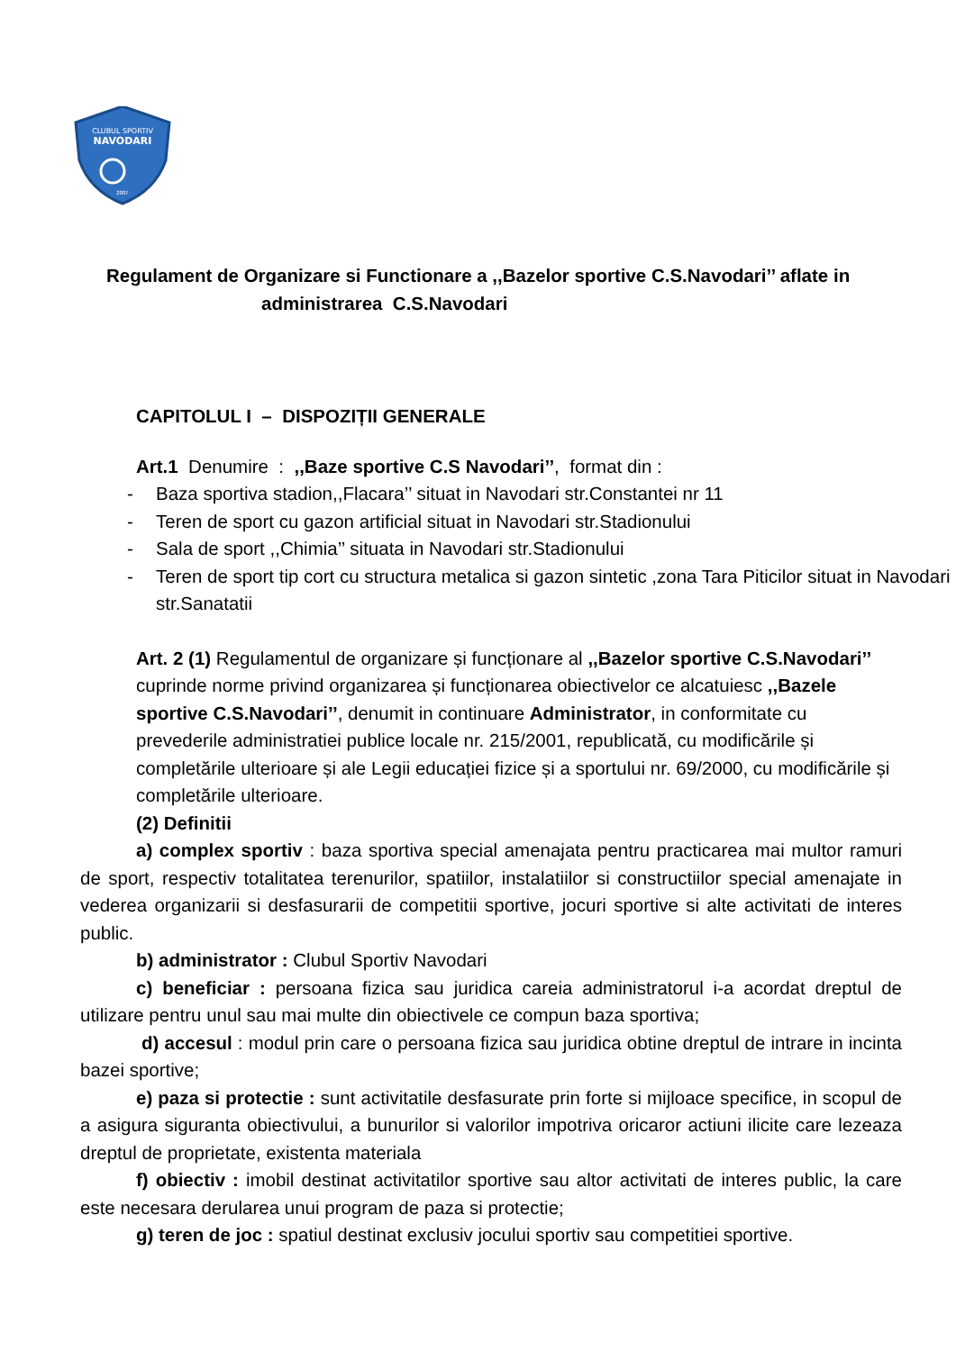CLUBUL SPORTIV
NAVODARI
2007
Regulament de Organizare si Functionare a ,,Bazelor sportive C.S.Navodari’’ aflate in
administrarea C.S.Navodari
CAPITOLUL I – DISPOZIȚII GENERALE
Art.1 Denumire : ,,Baze sportive C.S Navodari’’, format din :
- Baza sportiva stadion,,Flacara’’ situat in Navodari str.Constantei nr 11
- Teren de sport cu gazon artificial situat in Navodari str.Stadionului
- Sala de sport ,,Chimia’’ situata in Navodari str.Stadionului
- Teren de sport tip cort cu structura metalica si gazon sintetic ,zona Tara Piticilor situat in Navodari str.Sanatatii
Art. 2 (1) Regulamentul de organizare și funcționare al ,,Bazelor sportive C.S.Navodari’’ cuprinde norme privind organizarea și funcționarea obiectivelor ce alcatuiesc ,,Bazele sportive C.S.Navodari’’, denumit in continuare Administrator, in conformitate cu prevederile administratiei publice locale nr. 215/2001, republicată, cu modificările și completările ulterioare și ale Legii educației fizice și a sportului nr. 69/2000, cu modificările și completările ulterioare.
(2) Definitii
a) complex sportiv : baza sportiva special amenajata pentru practicarea mai multor ramuri de sport, respectiv totalitatea terenurilor, spatiilor, instalatiilor si constructiilor special amenajate in vederea organizarii si desfasurarii de competitii sportive, jocuri sportive si alte activitati de interes public.
b) administrator : Clubul Sportiv Navodari
c) beneficiar : persoana fizica sau juridica careia administratorul i-a acordat dreptul de utilizare pentru unul sau mai multe din obiectivele ce compun baza sportiva;
d) accesul : modul prin care o persoana fizica sau juridica obtine dreptul de intrare in incinta bazei sportive;
e) paza si protectie : sunt activitatile desfasurate prin forte si mijloace specifice, in scopul de a asigura siguranta obiectivului, a bunurilor si valorilor impotriva oricaror actiuni ilicite care lezeaza dreptul de proprietate, existenta materiala
f) obiectiv : imobil destinat activitatilor sportive sau altor activitati de interes public, la care este necesara derularea unui program de paza si protectie;
g) teren de joc : spatiul destinat exclusiv jocului sportiv sau competitiei sportive.